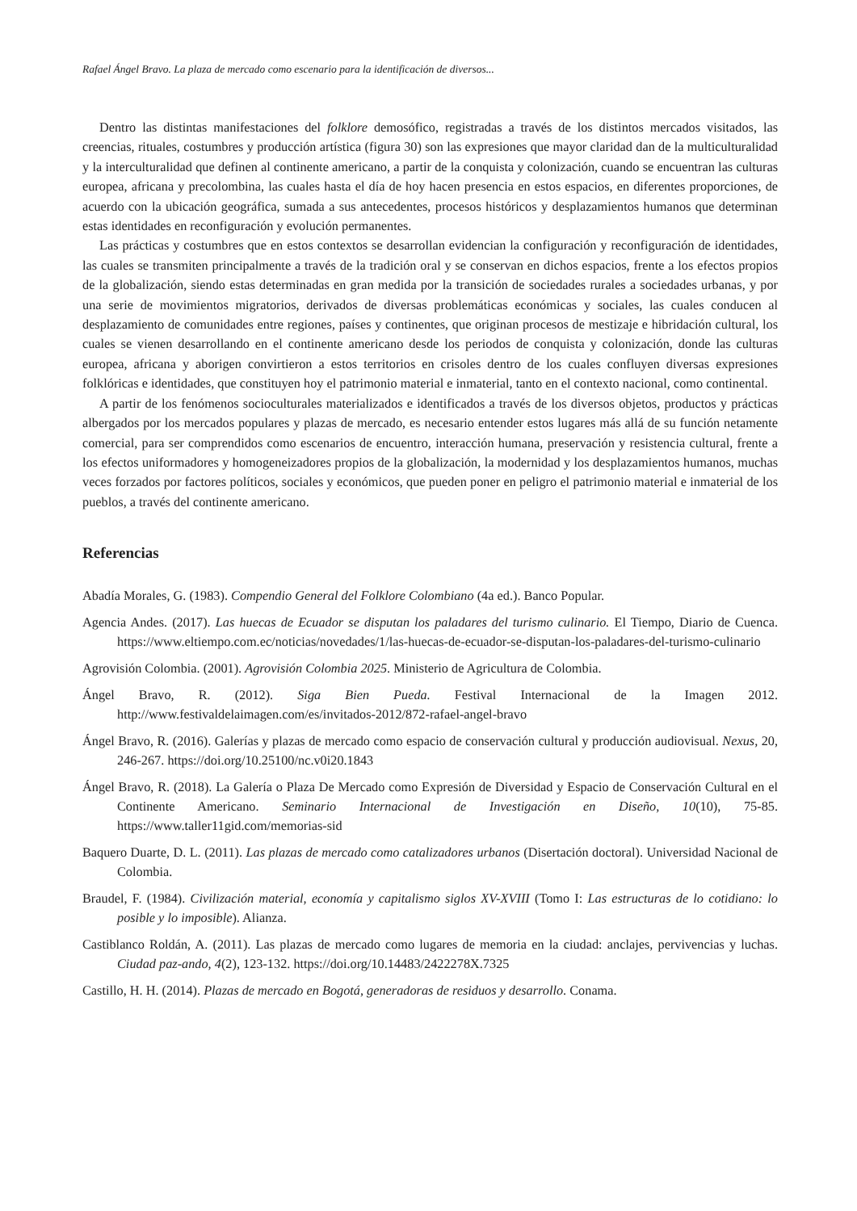Rafael Ángel Bravo. La plaza de mercado como escenario para la identificación de diversos...
Dentro las distintas manifestaciones del folklore demosófico, registradas a través de los distintos mercados visitados, las creencias, rituales, costumbres y producción artística (figura 30) son las expresiones que mayor claridad dan de la multiculturalidad y la interculturalidad que definen al continente americano, a partir de la conquista y colonización, cuando se encuentran las culturas europea, africana y precolombina, las cuales hasta el día de hoy hacen presencia en estos espacios, en diferentes proporciones, de acuerdo con la ubicación geográfica, sumada a sus antecedentes, procesos históricos y desplazamientos humanos que determinan estas identidades en reconfiguración y evolución permanentes.
Las prácticas y costumbres que en estos contextos se desarrollan evidencian la configuración y reconfiguración de identidades, las cuales se transmiten principalmente a través de la tradición oral y se conservan en dichos espacios, frente a los efectos propios de la globalización, siendo estas determinadas en gran medida por la transición de sociedades rurales a sociedades urbanas, y por una serie de movimientos migratorios, derivados de diversas problemáticas económicas y sociales, las cuales conducen al desplazamiento de comunidades entre regiones, países y continentes, que originan procesos de mestizaje e hibridación cultural, los cuales se vienen desarrollando en el continente americano desde los periodos de conquista y colonización, donde las culturas europea, africana y aborigen convirtieron a estos territorios en crisoles dentro de los cuales confluyen diversas expresiones folklóricas e identidades, que constituyen hoy el patrimonio material e inmaterial, tanto en el contexto nacional, como continental.
A partir de los fenómenos socioculturales materializados e identificados a través de los diversos objetos, productos y prácticas albergados por los mercados populares y plazas de mercado, es necesario entender estos lugares más allá de su función netamente comercial, para ser comprendidos como escenarios de encuentro, interacción humana, preservación y resistencia cultural, frente a los efectos uniformadores y homogeneizadores propios de la globalización, la modernidad y los desplazamientos humanos, muchas veces forzados por factores políticos, sociales y económicos, que pueden poner en peligro el patrimonio material e inmaterial de los pueblos, a través del continente americano.
Referencias
Abadía Morales, G. (1983). Compendio General del Folklore Colombiano (4a ed.). Banco Popular.
Agencia Andes. (2017). Las huecas de Ecuador se disputan los paladares del turismo culinario. El Tiempo, Diario de Cuenca. https://www.eltiempo.com.ec/noticias/novedades/1/las-huecas-de-ecuador-se-disputan-los-paladares-del-turismo-culinario
Agrovisión Colombia. (2001). Agrovisión Colombia 2025. Ministerio de Agricultura de Colombia.
Ángel Bravo, R. (2012). Siga Bien Pueda. Festival Internacional de la Imagen 2012. http://www.festivaldelaimagen.com/es/invitados-2012/872-rafael-angel-bravo
Ángel Bravo, R. (2016). Galerías y plazas de mercado como espacio de conservación cultural y producción audiovisual. Nexus, 20, 246-267. https://doi.org/10.25100/nc.v0i20.1843
Ángel Bravo, R. (2018). La Galería o Plaza De Mercado como Expresión de Diversidad y Espacio de Conservación Cultural en el Continente Americano. Seminario Internacional de Investigación en Diseño, 10(10), 75-85. https://www.taller11gid.com/memorias-sid
Baquero Duarte, D. L. (2011). Las plazas de mercado como catalizadores urbanos (Disertación doctoral). Universidad Nacional de Colombia.
Braudel, F. (1984). Civilización material, economía y capitalismo siglos XV-XVIII (Tomo I: Las estructuras de lo cotidiano: lo posible y lo imposible). Alianza.
Castiblanco Roldán, A. (2011). Las plazas de mercado como lugares de memoria en la ciudad: anclajes, pervivencias y luchas. Ciudad paz-ando, 4(2), 123-132. https://doi.org/10.14483/2422278X.7325
Castillo, H. H. (2014). Plazas de mercado en Bogotá, generadoras de residuos y desarrollo. Conama.